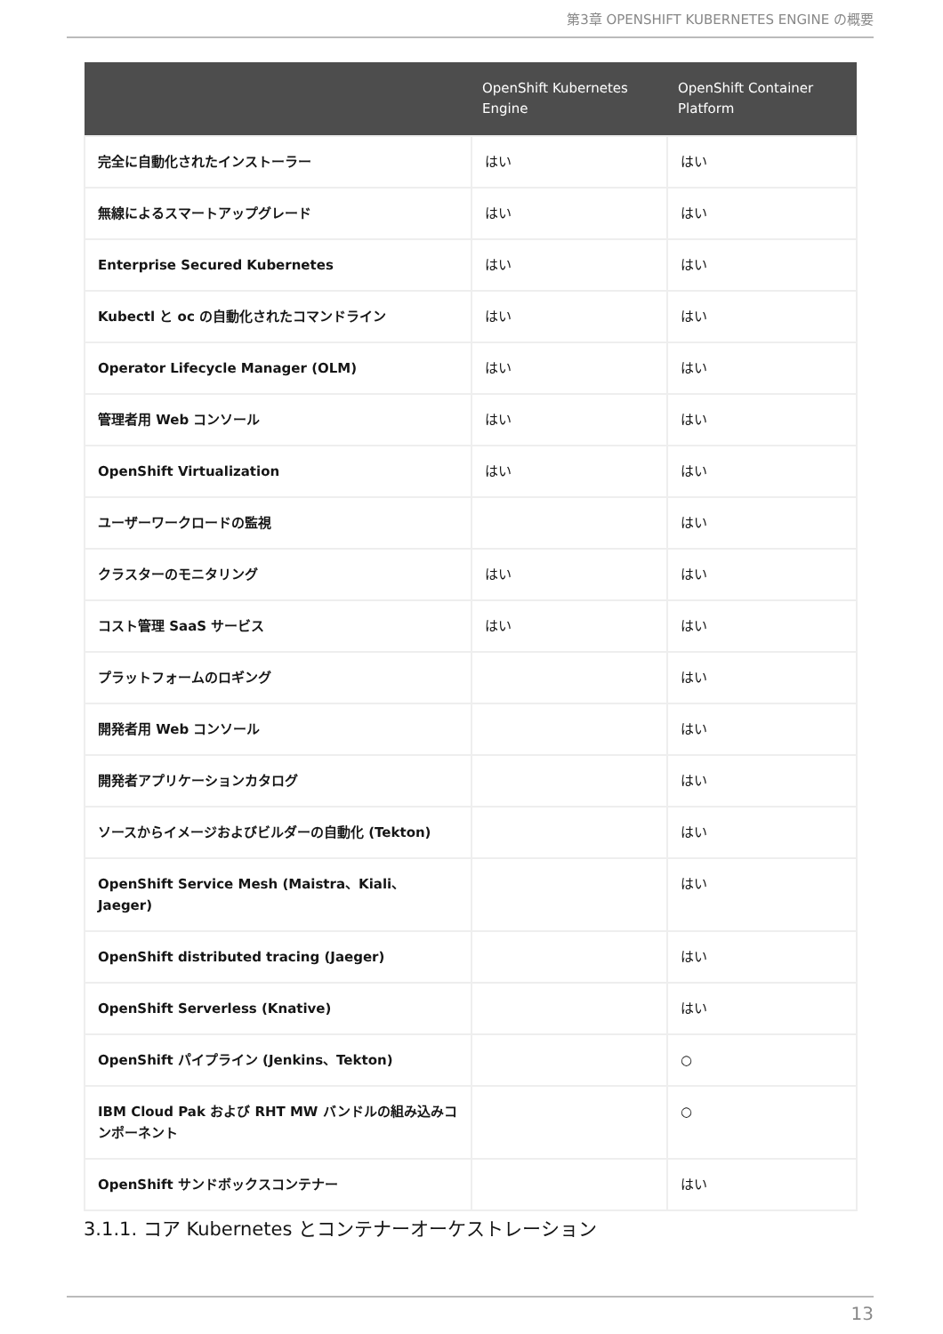第3章 OPENSHIFT KUBERNETES ENGINE の概要
| | OpenShift Kubernetes Engine | OpenShift Container Platform |
| --- | --- | --- |
| 完全に自動化されたインストーラー | はい | はい |
| 無線によるスマートアップグレード | はい | はい |
| Enterprise Secured Kubernetes | はい | はい |
| Kubectl と oc の自動化されたコマンドライン | はい | はい |
| Operator Lifecycle Manager (OLM) | はい | はい |
| 管理者用 Web コンソール | はい | はい |
| OpenShift Virtualization | はい | はい |
| ユーザーワークロードの監視 | | はい |
| クラスターのモニタリング | はい | はい |
| コスト管理 SaaS サービス | はい | はい |
| プラットフォームのロギング | | はい |
| 開発者用 Web コンソール | | はい |
| 開発者アプリケーションカタログ | | はい |
| ソースからイメージおよびビルダーの自動化 (Tekton) | | はい |
| OpenShift Service Mesh (Maistra、Kiali、Jaeger) | | はい |
| OpenShift distributed tracing (Jaeger) | | はい |
| OpenShift Serverless (Knative) | | はい |
| OpenShift パイプライン (Jenkins、Tekton) | | ○ |
| IBM Cloud Pak および RHT MW バンドルの組み込みコンポーネント | | ○ |
| OpenShift サンドボックスコンテナー | | はい |
3.1.1. コア Kubernetes とコンテナーオーケストレーション
13